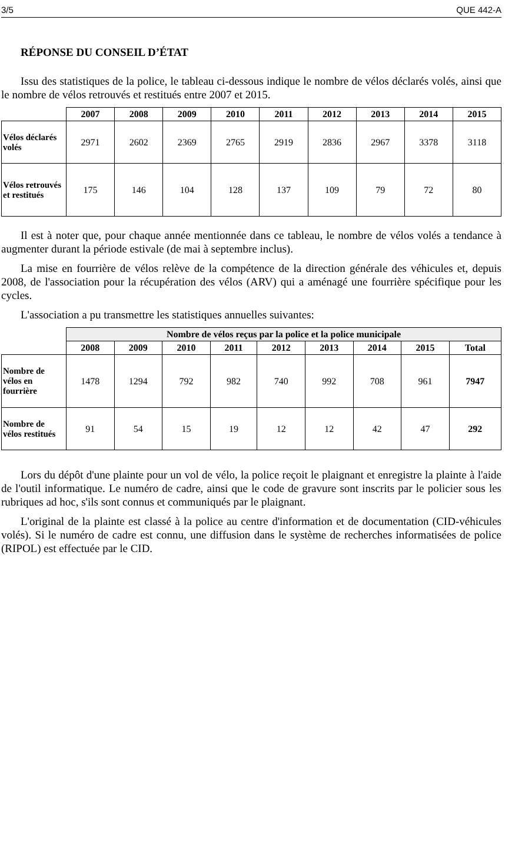3/5 QUE 442-A
RÉPONSE DU CONSEIL D’ÉTAT
Issu des statistiques de la police, le tableau ci-dessous indique le nombre de vélos déclarés volés, ainsi que le nombre de vélos retrouvés et restitués entre 2007 et 2015.
| | 2007 | 2008 | 2009 | 2010 | 2011 | 2012 | 2013 | 2014 | 2015 |
| --- | --- | --- | --- | --- | --- | --- | --- | --- | --- |
| Vélos déclarés volés | 2971 | 2602 | 2369 | 2765 | 2919 | 2836 | 2967 | 3378 | 3118 |
| Vélos retrouvés et restitués | 175 | 146 | 104 | 128 | 137 | 109 | 79 | 72 | 80 |
Il est à noter que, pour chaque année mentionnée dans ce tableau, le nombre de vélos volés a tendance à augmenter durant la période estivale (de mai à septembre inclus).
La mise en fourrière de vélos relève de la compétence de la direction générale des véhicules et, depuis 2008, de l'association pour la récupération des vélos (ARV) qui a aménagé une fourrière spécifique pour les cycles.
L'association a pu transmettre les statistiques annuelles suivantes:
| | Nombre de vélos reçus par la police et la police municipale | | | | | | | | |
| --- | --- | --- | --- | --- | --- | --- | --- | --- | --- |
| | 2008 | 2009 | 2010 | 2011 | 2012 | 2013 | 2014 | 2015 | Total |
| Nombre de vélos en fourrière | 1478 | 1294 | 792 | 982 | 740 | 992 | 708 | 961 | 7947 |
| Nombre de vélos restitués | 91 | 54 | 15 | 19 | 12 | 12 | 42 | 47 | 292 |
Lors du dépôt d'une plainte pour un vol de vélo, la police reçoit le plaignant et enregistre la plainte à l'aide de l'outil informatique. Le numéro de cadre, ainsi que le code de gravure sont inscrits par le policier sous les rubriques ad hoc, s'ils sont connus et communiqués par le plaignant.
L'original de la plainte est classé à la police au centre d'information et de documentation (CID-véhicules volés). Si le numéro de cadre est connu, une diffusion dans le système de recherches informatisées de police (RIPOL) est effectuée par le CID.